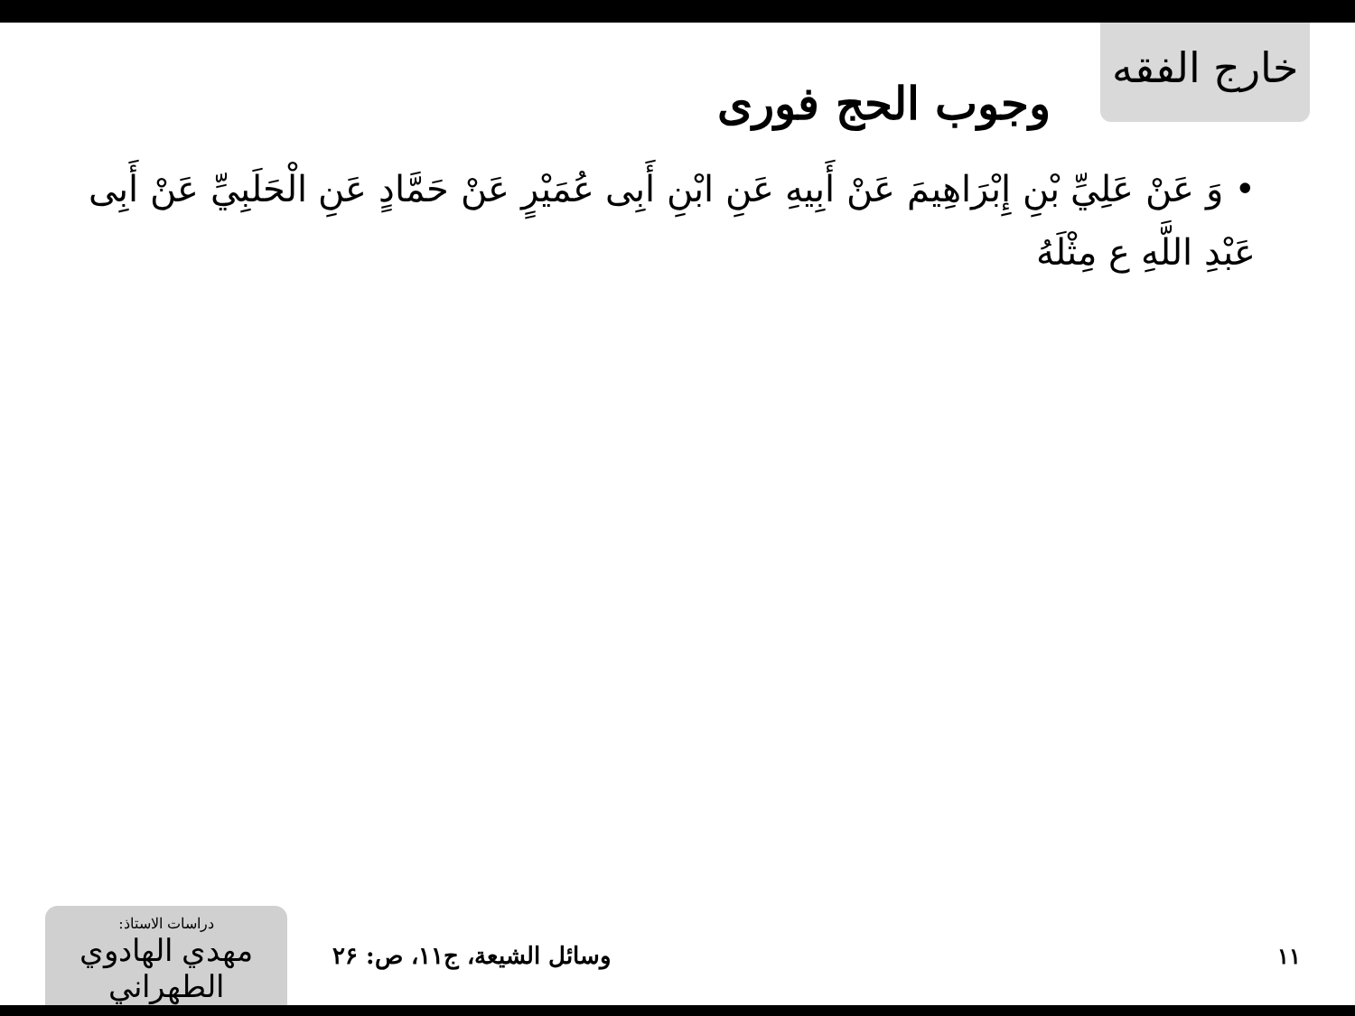خارج الفقه
وجوب الحج فوری
• وَ عَنْ عَلِيِّ بْنِ إِبْرَاهِيمَ عَنْ أَبِيهِ عَنِ ابْنِ أَبِی عُمَيْرٍ عَنْ حَمَّادٍ عَنِ الْحَلَبِيِّ عَنْ أَبِی عَبْدِ اللَّهِ ع مِثْلَهُ
دراسات الاستاذ:
مهدي الهادوي الطهراني
وسائل الشيعة، ج۱۱، ص: ۲۶ ۱۱